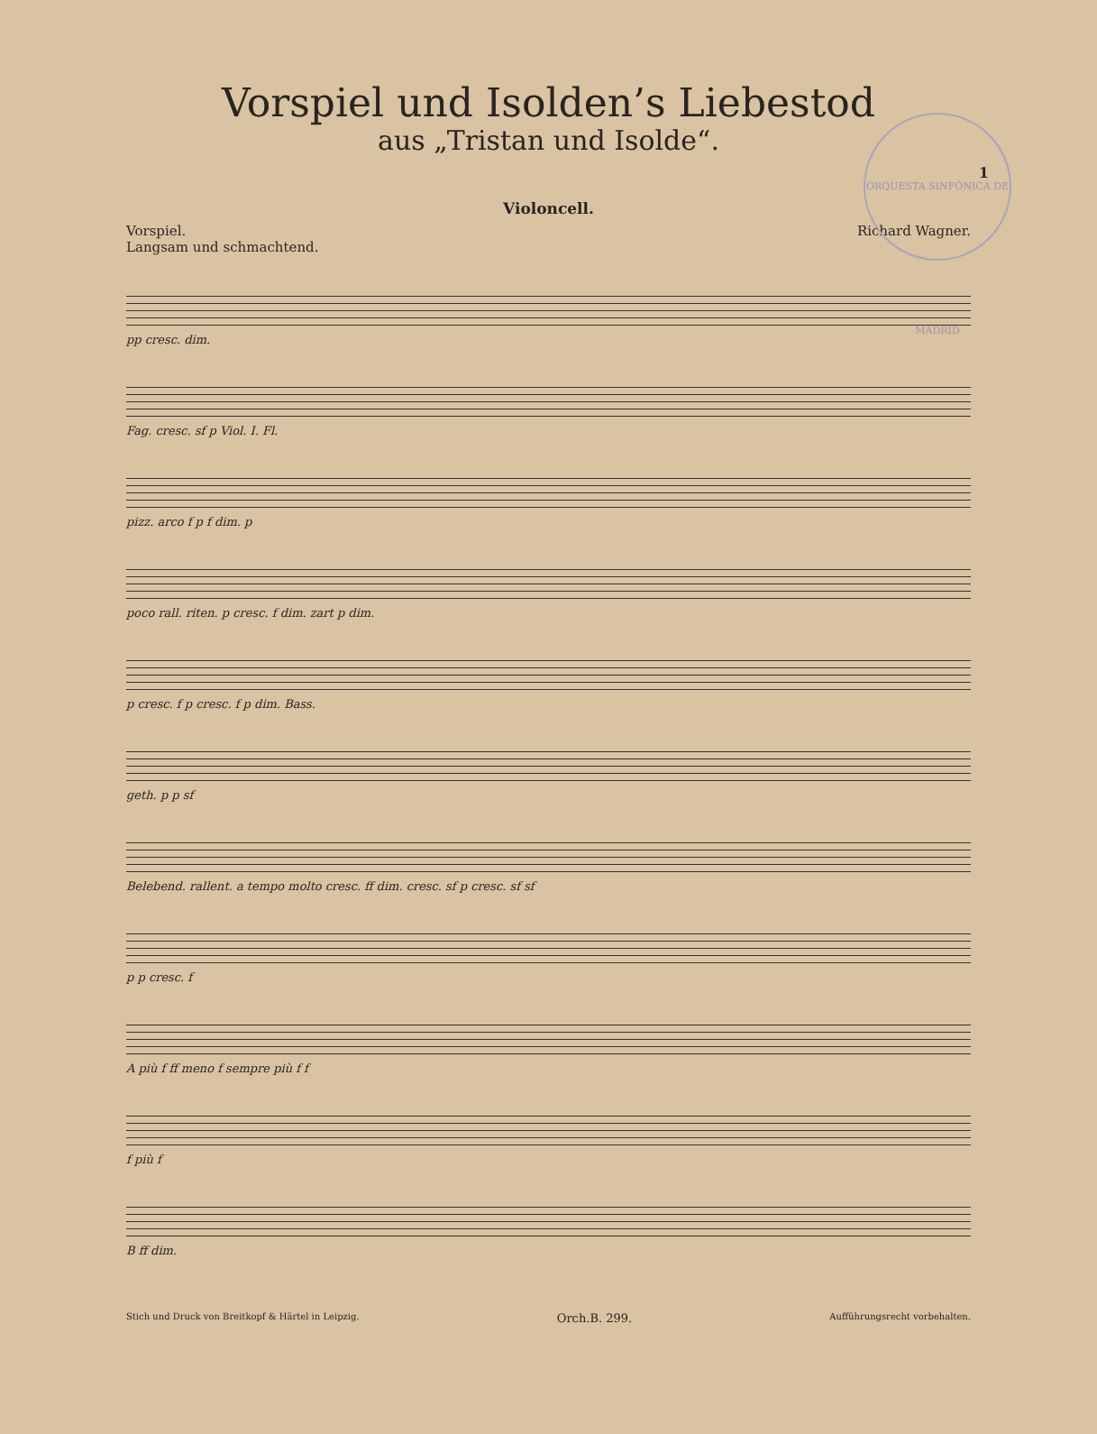1
ORQUESTA SINFÓNICA DE MADRID
Vorspiel und Isolden’s Liebestod
aus „Tristan und Isolde“.
Violoncell.
Vorspiel.
Langsam und schmachtend.
Richard Wagner.
pp cresc. dim.
Fag. cresc. sf p Viol. I. Fl.
pizz. arco f p f dim. p
poco rall. riten. p cresc. f dim. zart p dim.
p cresc. f p cresc. f p dim. Bass.
geth. p p sf
Belebend. rallent. a tempo molto cresc. ff dim. cresc. sf p cresc. sf sf
p p cresc. f
A più f ff meno f sempre più f f
f più f
B ff dim.
Stich und Druck von Breitkopf & Härtel in Leipzig. Orch.B. 299. Aufführungsrecht vorbehalten.